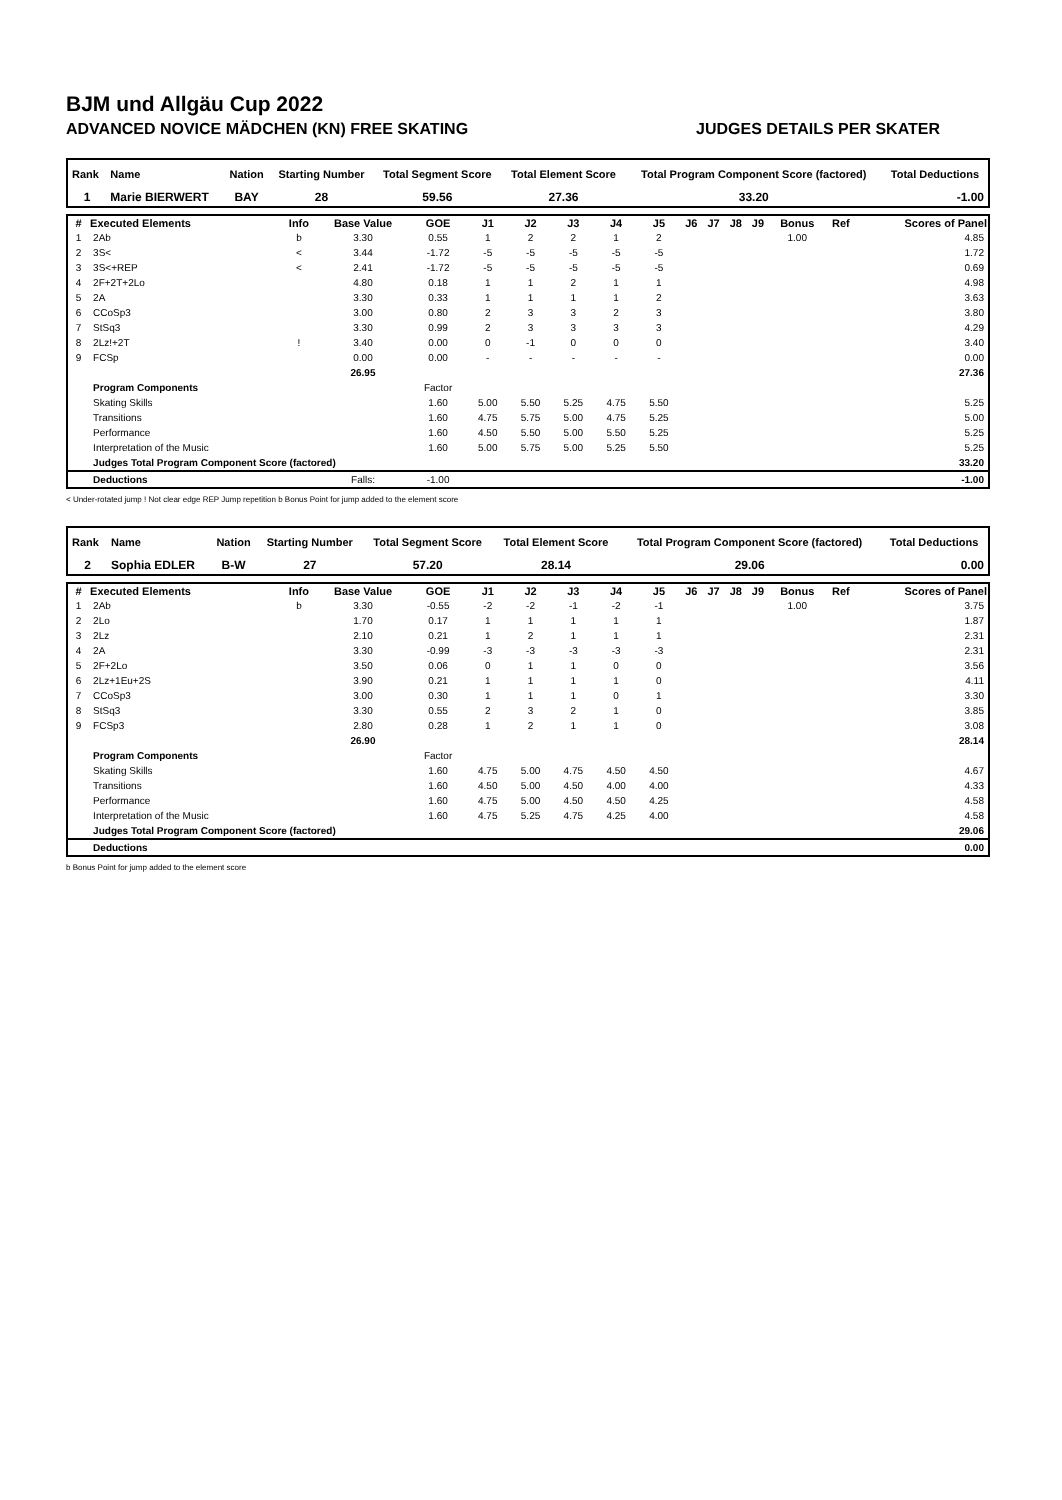BJM und Allgäu Cup 2022
ADVANCED NOVICE MÄDCHEN (KN) FREE SKATING JUDGES DETAILS PER SKATER
| Rank | Name | Nation | Starting Number | Total Segment Score | Total Element Score | Total Program Component Score (factored) | Total Deductions |
| --- | --- | --- | --- | --- | --- | --- | --- |
| 1 | Marie BIERWERT | BAY | 28 | 59.56 | 27.36 | 33.20 | -1.00 |
| # | Executed Elements | Info | Base Value | GOE | J1 | J2 | J3 | J4 | J5 | J6 | J7 | J8 | J9 | Bonus | Ref | Scores of Panel |
| --- | --- | --- | --- | --- | --- | --- | --- | --- | --- | --- | --- | --- | --- | --- | --- | --- |
| 1 | 2Ab | b | 3.30 | 0.55 | 1 | 2 | 2 | 1 | 2 | | | | | 1.00 | | 4.85 |
| 2 | 3S< | < | 3.44 | -1.72 | -5 | -5 | -5 | -5 | -5 | | | | | | | 1.72 |
| 3 | 3S<+REP | < | 2.41 | -1.72 | -5 | -5 | -5 | -5 | -5 | | | | | | | 0.69 |
| 4 | 2F+2T+2Lo | | 4.80 | 0.18 | 1 | 1 | 2 | 1 | 1 | | | | | | | 4.98 |
| 5 | 2A | | 3.30 | 0.33 | 1 | 1 | 1 | 1 | 2 | | | | | | | 3.63 |
| 6 | CCoSp3 | | 3.00 | 0.80 | 2 | 3 | 3 | 2 | 3 | | | | | | | 3.80 |
| 7 | StSq3 | | 3.30 | 0.99 | 2 | 3 | 3 | 3 | 3 | | | | | | | 4.29 |
| 8 | 2Lz!+2T | ! | 3.40 | 0.00 | 0 | -1 | 0 | 0 | 0 | | | | | | | 3.40 |
| 9 | FCSp | | 0.00 | 0.00 | - | - | - | - | - | | | | | | | 0.00 |
| | | | 26.95 | | | | | | | | | | | | | 27.36 |
| | Program Components | | | Factor | | | | | | | | | | | | |
| | Skating Skills | | | 1.60 | 5.00 | 5.50 | 5.25 | 4.75 | 5.50 | | | | | | | 5.25 |
| | Transitions | | | 1.60 | 4.75 | 5.75 | 5.00 | 4.75 | 5.25 | | | | | | | 5.00 |
| | Performance | | | 1.60 | 4.50 | 5.50 | 5.00 | 5.50 | 5.25 | | | | | | | 5.25 |
| | Interpretation of the Music | | | 1.60 | 5.00 | 5.75 | 5.00 | 5.25 | 5.50 | | | | | | | 5.25 |
| | Judges Total Program Component Score (factored) | | | | | | | | | | | | | | | 33.20 |
| | Deductions | | Falls: | -1.00 | | | | | | | | | | | | -1.00 |
< Under-rotated jump ! Not clear edge REP Jump repetition b Bonus Point for jump added to the element score
| Rank | Name | Nation | Starting Number | Total Segment Score | Total Element Score | Total Program Component Score (factored) | Total Deductions |
| --- | --- | --- | --- | --- | --- | --- | --- |
| 2 | Sophia EDLER | B-W | 27 | 57.20 | 28.14 | 29.06 | 0.00 |
| # | Executed Elements | Info | Base Value | GOE | J1 | J2 | J3 | J4 | J5 | J6 | J7 | J8 | J9 | Bonus | Ref | Scores of Panel |
| --- | --- | --- | --- | --- | --- | --- | --- | --- | --- | --- | --- | --- | --- | --- | --- | --- |
| 1 | 2Ab | b | 3.30 | -0.55 | -2 | -2 | -1 | -2 | -1 | | | | | 1.00 | | 3.75 |
| 2 | 2Lo | | 1.70 | 0.17 | 1 | 1 | 1 | 1 | 1 | | | | | | | 1.87 |
| 3 | 2Lz | | 2.10 | 0.21 | 1 | 2 | 1 | 1 | 1 | | | | | | | 2.31 |
| 4 | 2A | | 3.30 | -0.99 | -3 | -3 | -3 | -3 | -3 | | | | | | | 2.31 |
| 5 | 2F+2Lo | | 3.50 | 0.06 | 0 | 1 | 1 | 0 | 0 | | | | | | | 3.56 |
| 6 | 2Lz+1Eu+2S | | 3.90 | 0.21 | 1 | 1 | 1 | 1 | 0 | | | | | | | 4.11 |
| 7 | CCoSp3 | | 3.00 | 0.30 | 1 | 1 | 1 | 0 | 1 | | | | | | | 3.30 |
| 8 | StSq3 | | 3.30 | 0.55 | 2 | 3 | 2 | 1 | 0 | | | | | | | 3.85 |
| 9 | FCSp3 | | 2.80 | 0.28 | 1 | 2 | 1 | 1 | 0 | | | | | | | 3.08 |
| | | | 26.90 | | | | | | | | | | | | | 28.14 |
| | Program Components | | | Factor | | | | | | | | | | | | |
| | Skating Skills | | | 1.60 | 4.75 | 5.00 | 4.75 | 4.50 | 4.50 | | | | | | | 4.67 |
| | Transitions | | | 1.60 | 4.50 | 5.00 | 4.50 | 4.00 | 4.00 | | | | | | | 4.33 |
| | Performance | | | 1.60 | 4.75 | 5.00 | 4.50 | 4.50 | 4.25 | | | | | | | 4.58 |
| | Interpretation of the Music | | | 1.60 | 4.75 | 5.25 | 4.75 | 4.25 | 4.00 | | | | | | | 4.58 |
| | Judges Total Program Component Score (factored) | | | | | | | | | | | | | | | 29.06 |
| | Deductions | | | | | | | | | | | | | | | 0.00 |
b Bonus Point for jump added to the element score